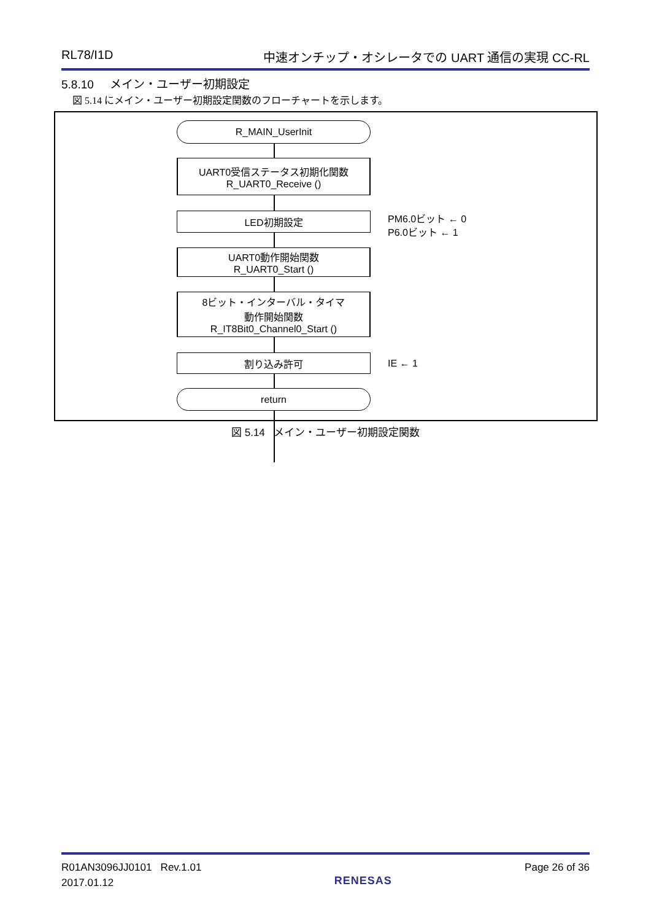RL78/I1D 中速オンチップ・オシレータでの UART 通信の実現 CC-RL
5.8.10 メイン・ユーザー初期設定
図 5.14 にメイン・ユーザー初期設定関数のフローチャートを示します。
R_MAIN_UserInit
UART0受信ステータス初期化関数
R_UART0_Receive ()
LED初期設定
PM6.0ビット ← 0
P6.0ビット ← 1
UART0動作開始関数
R_UART0_Start ()
8ビット・インターバル・タイマ
動作開始関数
R_IT8Bit0_Channel0_Start ()
割り込み許可 IE ← 1
return
図 5.14 メイン・ユーザー初期設定関数
R01AN3096JJ0101 Rev.1.01
2017.01.12
RENESAS
Page 26 of 36